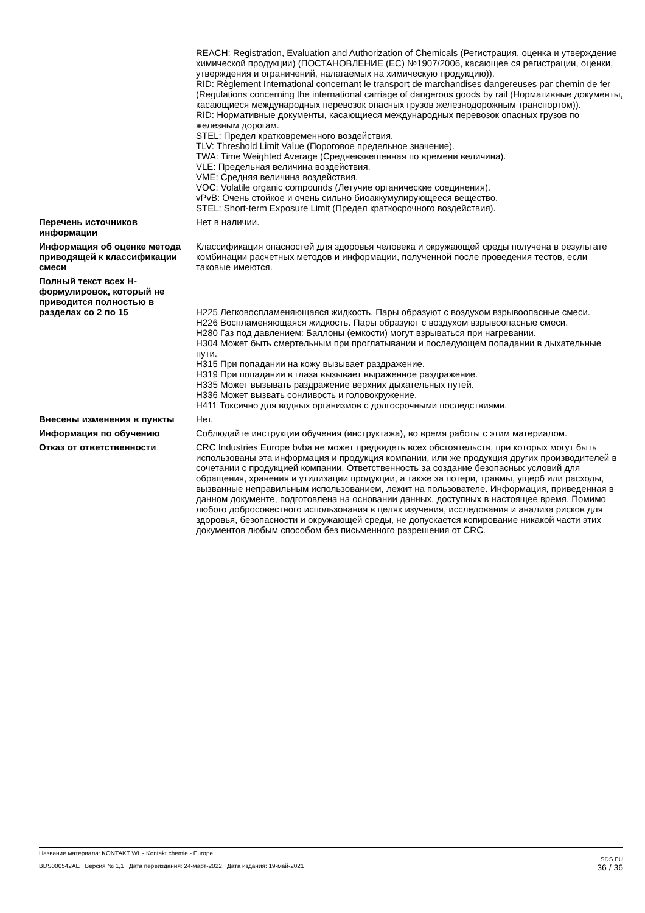REACH: Registration, Evaluation and Authorization of Chemicals (Регистрация, оценка и утверждение химической продукции) (ПОСТАНОВЛЕНИЕ (ЕС) №1907/2006, касающее ся регистрации, оценки, утверждения и ограничений, налагаемых на химическую продукцию)).
RID: Règlement International concernant le transport de marchandises dangereuses par chemin de fer (Regulations concerning the international carriage of dangerous goods by rail (Нормативные документы, касающиеся международных перевозок опасных грузов железнодорожным транспортом)).
RID: Нормативные документы, касающиеся международных перевозок опасных грузов по железным дорогам.
STEL: Предел кратковременного воздействия.
TLV: Threshold Limit Value (Пороговое предельное значение).
TWA: Time Weighted Average (Средневзвешенная по времени величина).
VLE: Предельная величина воздействия.
VME: Средняя величина воздействия.
VOC: Volatile organic compounds (Летучие органические соединения).
vPvB: Очень стойкое и очень сильно биоаккумулирующееся вещество.
STEL: Short-term Exposure Limit (Предел краткосрочного воздействия).
Перечень источников информации
Нет в наличии.
Информация об оценке метода приводящей к классификации смеси
Классификация опасностей для здоровья человека и окружающей среды получена в результате комбинации расчетных методов и информации, полученной после проведения тестов, если таковые имеются.
Полный текст всех H-формулировок, который не приводится полностью в разделах со 2 по 15
H225 Легковоспламеняющаяся жидкость. Пары образуют с воздухом взрывоопасные смеси.
H226 Воспламеняющаяся жидкость. Пары образуют с воздухом взрывоопасные смеси.
H280 Газ под давлением: Баллоны (емкости) могут взрываться при нагревании.
H304 Может быть смертельным при проглатывании и последующем попадании в дыхательные пути.
H315 При попадании на кожу вызывает раздражение.
H319 При попадании в глаза вызывает выраженное раздражение.
H335 Может вызывать раздражение верхних дыхательных путей.
H336 Может вызвать сонливость и головокружение.
H411 Токсично для водных организмов с долгосрочными последствиями.
Внесены изменения в пункты Нет.
Информация по обучению Соблюдайте инструкции обучения (инструктажа), во время работы с этим материалом.
Отказ от ответственности CRC Industries Europe bvba не может предвидеть всех обстоятельств, при которых могут быть использованы эта информация и продукция компании, или же продукция других производителей в сочетании с продукцией компании. Ответственность за создание безопасных условий для обращения, хранения и утилизации продукции, а также за потери, травмы, ущерб или расходы, вызванные неправильным использованием, лежит на пользователе. Информация, приведенная в данном документе, подготовлена на основании данных, доступных в настоящее время. Помимо любого добросовестного использования в целях изучения, исследования и анализа рисков для здоровья, безопасности и окружающей среды, не допускается копирование никакой части этих документов любым способом без письменного разрешения от CRC.
Название материала: KONTAKT WL - Kontakt chemie - Europe
BDS000542AE Версия № 1,1 Дата переиздания: 24-март-2022 Дата издания: 19-май-2021
SDS EU
36 / 36